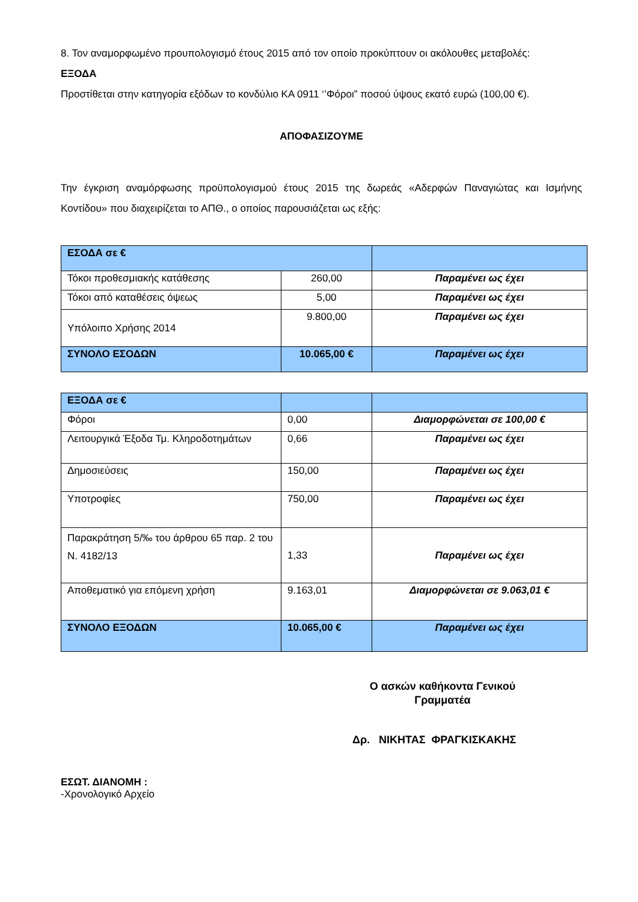8. Τον αναμορφωμένο προυπολογισμό έτους 2015 από τον οποίο προκύπτουν οι ακόλουθες μεταβολές:
ΕΞΟΔΑ
Προστίθεται στην κατηγορία εξόδων το κονδύλιο ΚΑ 0911 ‘’Φόροι” ποσού ύψους εκατό ευρώ (100,00 €).
ΑΠΟΦΑΣΙΖΟΥΜΕ
Την έγκριση αναμόρφωσης προϋπολογισμού έτους 2015 της δωρεάς «Αδερφών Παναγιώτας και Ισμήνης Κοντίδου» που διαχειρίζεται το ΑΠΘ., ο οποίος παρουσιάζεται ως εξής:
| ΕΣΟΔΑ σε € | | |
| Τόκοι προθεσμιακής κατάθεσης | 260,00 | Παραμένει ως έχει |
| Τόκοι από καταθέσεις όψεως | 5,00 | Παραμένει ως έχει |
| Υπόλοιπο Χρήσης 2014 | 9.800,00 | Παραμένει ως έχει |
| ΣΥΝΟΛΟ ΕΣΟΔΩΝ | 10.065,00 € | Παραμένει ως έχει |
| ΕΞΟΔΑ σε € | | |
| Φόροι | 0,00 | Διαμορφώνεται σε 100,00 € |
| Λειτουργικά Έξοδα Τμ. Κληροδοτημάτων | 0,66 | Παραμένει ως έχει |
| Δημοσιεύσεις | 150,00 | Παραμένει ως έχει |
| Υποτροφίες | 750,00 | Παραμένει ως έχει |
| Παρακράτηση 5/‰ του άρθρου 65 παρ. 2 του Ν. 4182/13 | 1,33 | Παραμένει ως έχει |
| Αποθεματικό για επόμενη χρήση | 9.163,01 | Διαμορφώνεται σε 9.063,01 € |
| ΣΥΝΟΛΟ ΕΞΟΔΩΝ | 10.065,00 € | Παραμένει ως έχει |
Ο ασκών καθήκοντα Γενικού Γραμματέα
Δρ. ΝΙΚΗΤΑΣ ΦΡΑΓΚΙΣΚΑΚΗΣ
ΕΣΩΤ. ΔΙΑΝΟΜΗ :
-Χρονολογικό Αρχείο